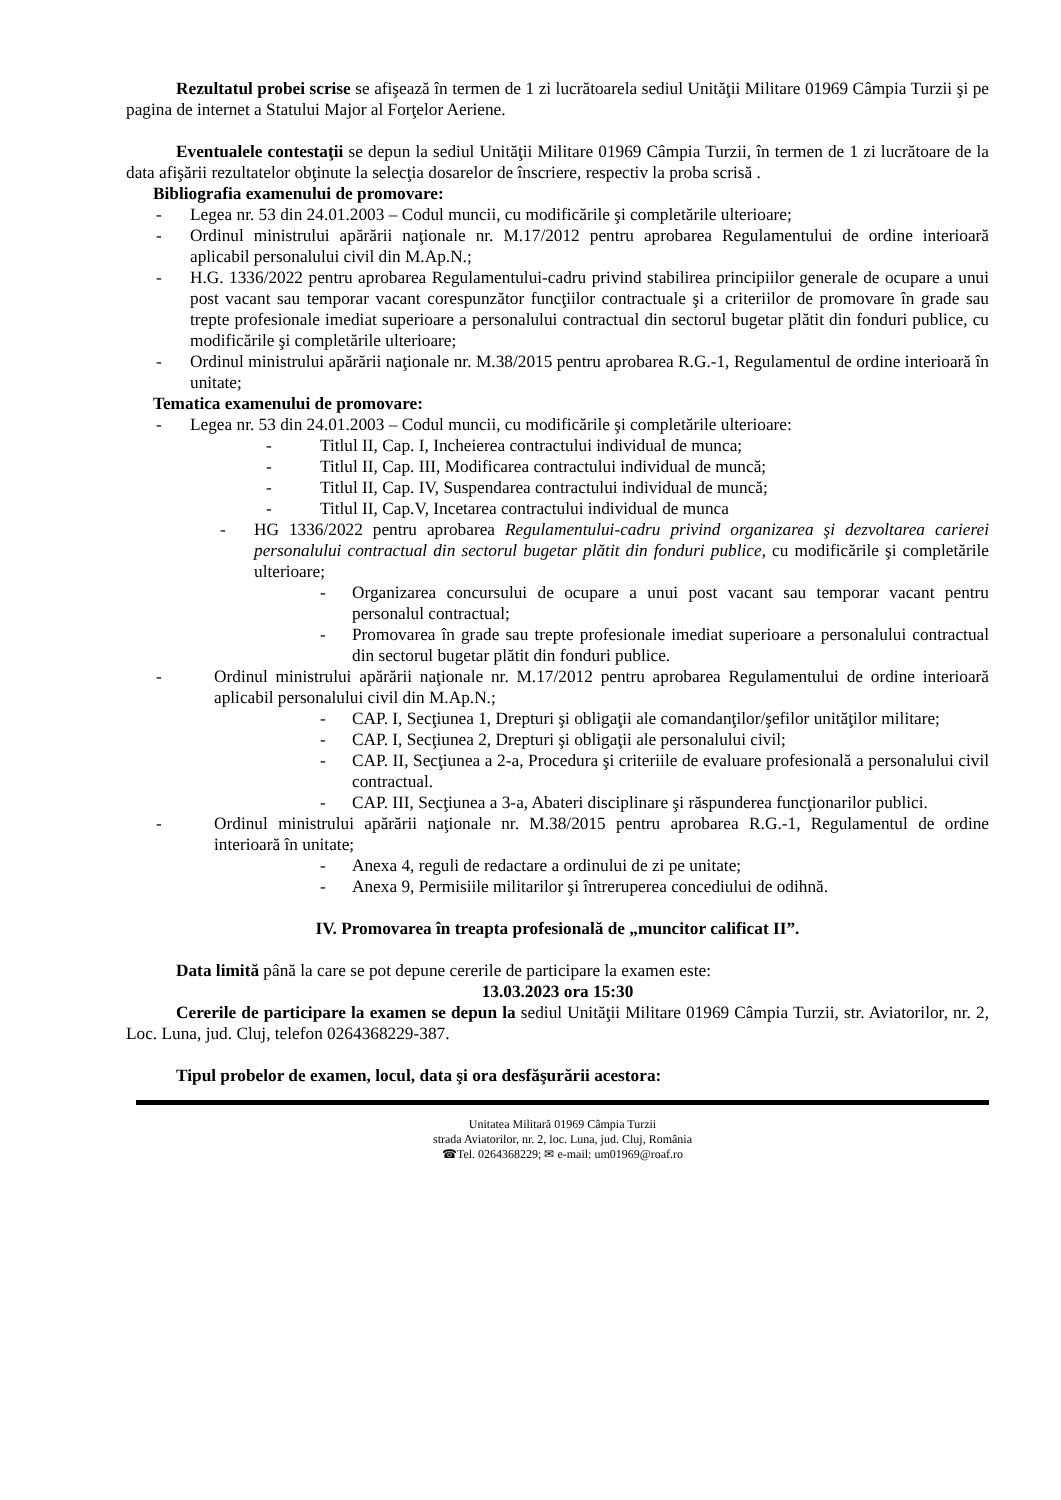Rezultatul probei scrise se afişează în termen de 1 zi lucrătoarela sediul Unităţii Militare 01969 Câmpia Turzii şi pe pagina de internet a Statului Major al Forţelor Aeriene.
Eventualele contestaţii se depun la sediul Unităţii Militare 01969 Câmpia Turzii, în termen de 1 zi lucrătoare de la data afişării rezultatelor obţinute la selecţia dosarelor de înscriere, respectiv la proba scrisă .
Bibliografia examenului de promovare:
- Legea nr. 53 din 24.01.2003 – Codul muncii, cu modificările şi completările ulterioare;
- Ordinul ministrului apărării naţionale nr. M.17/2012 pentru aprobarea Regulamentului de ordine interioară aplicabil personalului civil din M.Ap.N.;
- H.G. 1336/2022 pentru aprobarea Regulamentului-cadru privind stabilirea principiilor generale de ocupare a unui post vacant sau temporar vacant corespunzător funcţiilor contractuale şi a criteriilor de promovare în grade sau trepte profesionale imediat superioare a personalului contractual din sectorul bugetar plătit din fonduri publice, cu modificările şi completările ulterioare;
- Ordinul ministrului apărării naţionale nr. M.38/2015 pentru aprobarea R.G.-1, Regulamentul de ordine interioară în unitate;
Tematica examenului de promovare:
- Legea nr. 53 din 24.01.2003 – Codul muncii, cu modificările şi completările ulterioare:
- Titlul II, Cap. I, Incheierea contractului individual de munca;
- Titlul II, Cap. III, Modificarea contractului individual de muncă;
- Titlul II, Cap. IV, Suspendarea contractului individual de muncă;
- Titlul II, Cap.V, Incetarea contractului individual de munca
- HG 1336/2022 pentru aprobarea Regulamentului-cadru privind organizarea şi dezvoltarea carierei personalului contractual din sectorul bugetar plătit din fonduri publice, cu modificările şi completările ulterioare;
- Organizarea concursului de ocupare a unui post vacant sau temporar vacant pentru personalul contractual;
- Promovarea în grade sau trepte profesionale imediat superioare a personalului contractual din sectorul bugetar plătit din fonduri publice.
- Ordinul ministrului apărării naţionale nr. M.17/2012 pentru aprobarea Regulamentului de ordine interioară aplicabil personalului civil din M.Ap.N.;
- CAP. I, Secţiunea 1, Drepturi şi obligaţii ale comandanţilor/şefilor unităţilor militare;
- CAP. I, Secţiunea 2, Drepturi şi obligaţii ale personalului civil;
- CAP. II, Secţiunea a 2-a, Procedura şi criteriile de evaluare profesională a personalului civil contractual.
- CAP. III, Secţiunea a 3-a, Abateri disciplinare şi răspunderea funcţionarilor publici.
- Ordinul ministrului apărării naţionale nr. M.38/2015 pentru aprobarea R.G.-1, Regulamentul de ordine interioară în unitate;
- Anexa 4, reguli de redactare a ordinului de zi pe unitate;
- Anexa 9, Permisiile militarilor şi întreruperea concediului de odihnă.
IV. Promovarea în treapta profesională de „muncitor calificat II”.
Data limită până la care se pot depune cererile de participare la examen este:
13.03.2023 ora 15:30
Cererile de participare la examen se depun la sediul Unităţii Militare 01969 Câmpia Turzii, str. Aviatorilor, nr. 2, Loc. Luna, jud. Cluj, telefon 0264368229-387.
Tipul probelor de examen, locul, data şi ora desfăşurării acestora:
Unitatea Militară 01969 Câmpia Turzii
strada Aviatorilor, nr. 2, loc. Luna, jud. Cluj, România
☎Tel. 0264368229; ✉ e-mail: um01969@roaf.ro